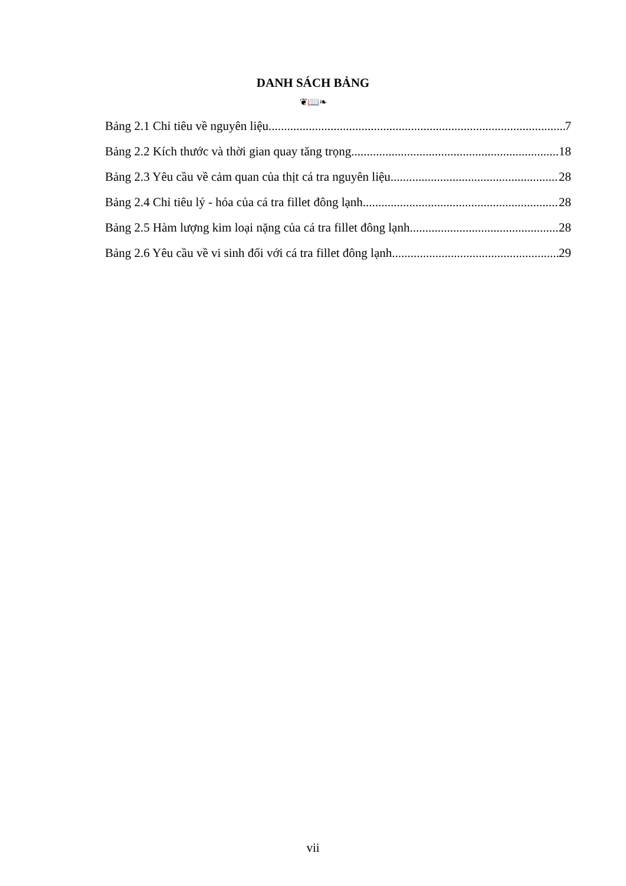DANH SÁCH BẢNG
❦📖❧
Bảng 2.1 Chỉ tiêu về nguyên liệu 7
Bảng 2.2 Kích thước và thời gian quay tăng trọng 18
Bảng 2.3 Yêu cầu về cảm quan của thịt cá tra nguyên liệu 28
Bảng 2.4 Chỉ tiêu lý - hóa của cá tra fillet đông lạnh 28
Bảng 2.5 Hàm lượng kim loại nặng của cá tra fillet đông lạnh 28
Bảng 2.6 Yêu cầu về vi sinh đối với cá tra fillet đông lạnh 29
vii